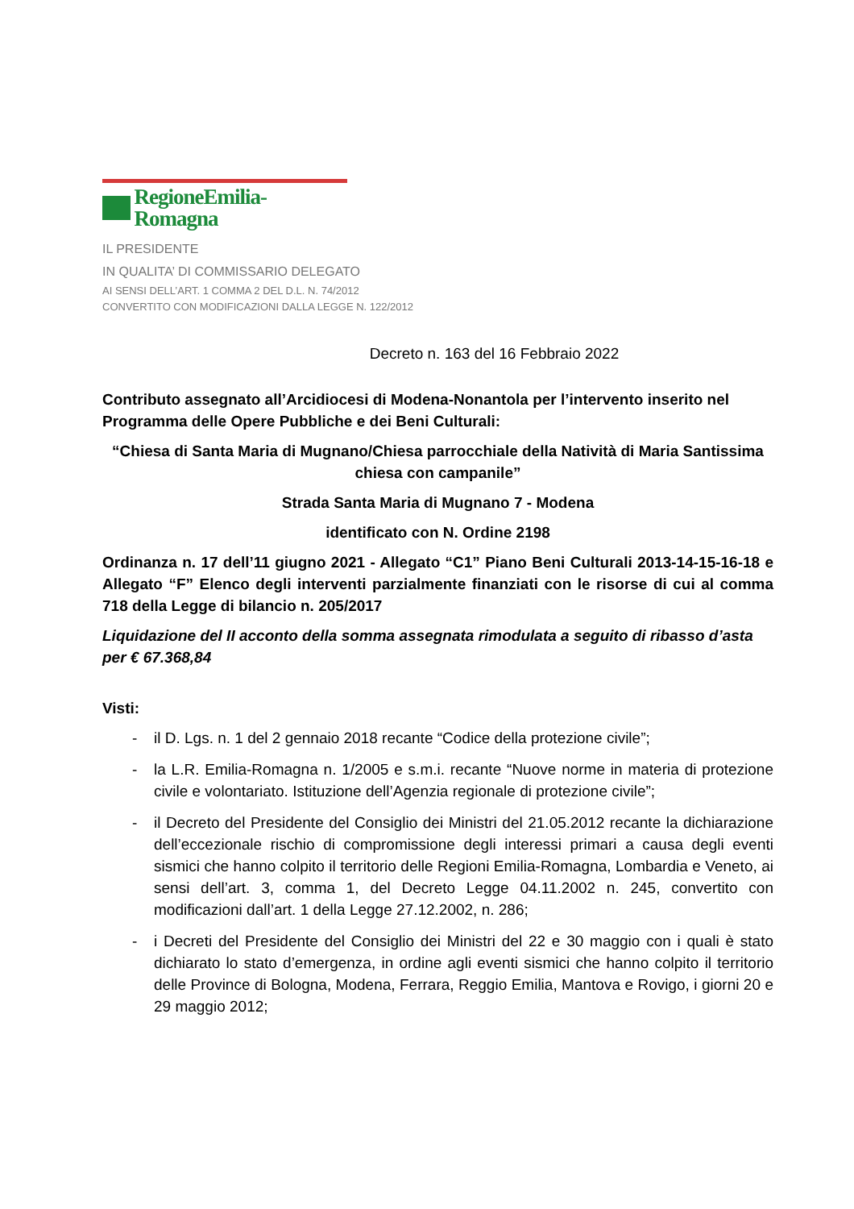RegioneEmilia-Romagna
IL PRESIDENTE
IN QUALITA’ DI COMMISSARIO DELEGATO
AI SENSI DELL’ART. 1 COMMA 2 DEL D.L. N. 74/2012
CONVERTITO CON MODIFICAZIONI DALLA LEGGE N. 122/2012
Decreto n. 163 del 16 Febbraio 2022
Contributo assegnato all’Arcidiocesi di Modena-Nonantola per l’intervento inserito nel Programma delle Opere Pubbliche e dei Beni Culturali:
“Chiesa di Santa Maria di Mugnano/Chiesa parrocchiale della Natività di Maria Santissima chiesa con campanile”
Strada Santa Maria di Mugnano 7 - Modena
identificato con N. Ordine 2198
Ordinanza n. 17 dell’11 giugno 2021 - Allegato “C1” Piano Beni Culturali 2013-14-15-16-18 e Allegato “F” Elenco degli interventi parzialmente finanziati con le risorse di cui al comma 718 della Legge di bilancio n. 205/2017
Liquidazione del II acconto della somma assegnata rimodulata a seguito di ribasso d’asta per € 67.368,84
Visti:
- il D. Lgs. n. 1 del 2 gennaio 2018 recante “Codice della protezione civile”;
- la L.R. Emilia-Romagna n. 1/2005 e s.m.i. recante “Nuove norme in materia di protezione civile e volontariato. Istituzione dell’Agenzia regionale di protezione civile”;
- il Decreto del Presidente del Consiglio dei Ministri del 21.05.2012 recante la dichiarazione dell’eccezionale rischio di compromissione degli interessi primari a causa degli eventi sismici che hanno colpito il territorio delle Regioni Emilia-Romagna, Lombardia e Veneto, ai sensi dell’art. 3, comma 1, del Decreto Legge 04.11.2002 n. 245, convertito con modificazioni dall’art. 1 della Legge 27.12.2002, n. 286;
- i Decreti del Presidente del Consiglio dei Ministri del 22 e 30 maggio con i quali è stato dichiarato lo stato d’emergenza, in ordine agli eventi sismici che hanno colpito il territorio delle Province di Bologna, Modena, Ferrara, Reggio Emilia, Mantova e Rovigo, i giorni 20 e 29 maggio 2012;